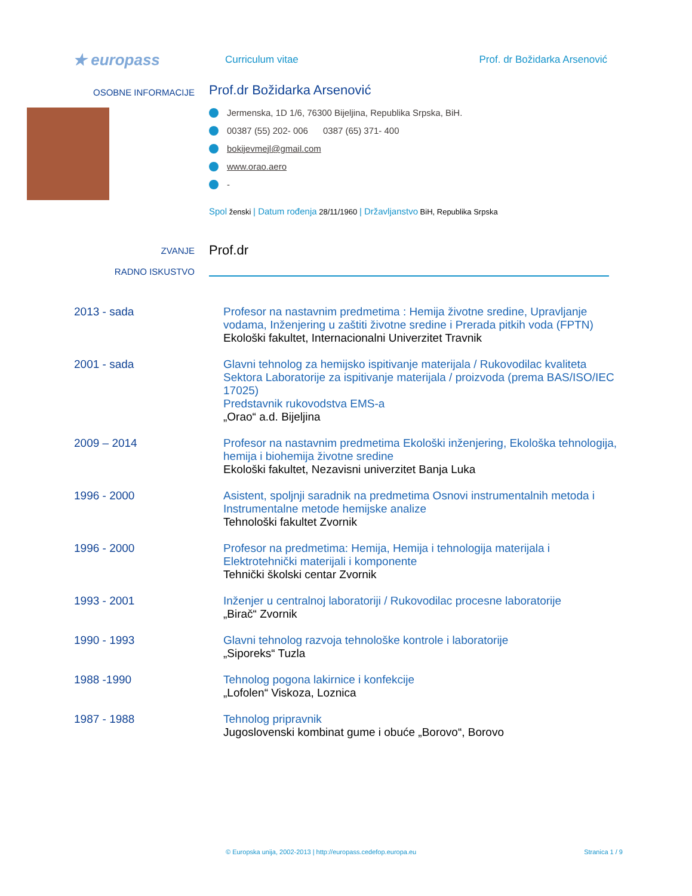★ europass
Curriculum vitae
Prof. dr Božidarka Arsenović
OSOBNE INFORMACIJE
Prof.dr Božidarka Arsenović
Jermenska, 1D 1/6, 76300 Bijeljina, Republika Srpska, BiH.
00387 (55) 202- 006 0387 (65) 371- 400
bokijevmejl@gmail.com
www.orao.aero
-
Spol ženski | Datum rođenja 28/11/1960 | Državljanstvo BiH, Republika Srpska
ZVANJE
Prof.dr
RADNO ISKUSTVO
2013 - sada Profesor na nastavnim predmetima : Hemija životne sredine, Upravljanje vodama, Inženjering u zaštiti životne sredine i Prerada pitkih voda (FPTN)
Ekološki fakultet, Internacionalni Univerzitet Travnik
2001 - sada Glavni tehnolog za hemijsko ispitivanje materijala / Rukovodilac kvaliteta Sektora Laboratorije za ispitivanje materijala / proizvoda (prema BAS/ISO/IEC 17025)
Predstavnik rukovodstva EMS-a
„Orao“ a.d. Bijeljina
2009 – 2014 Profesor na nastavnim predmetima Ekološki inženjering, Ekološka tehnologija, hemija i biohemija životne sredine
Ekološki fakultet, Nezavisni univerzitet Banja Luka
1996 - 2000 Asistent, spoljnji saradnik na predmetima Osnovi instrumentalnih metoda i Instrumentalne metode hemijske analize
Tehnološki fakultet Zvornik
1996 - 2000 Profesor na predmetima: Hemija, Hemija i tehnologija materijala i Elektrotehnički materijali i komponente
Tehnički školski centar Zvornik
1993 - 2001 Inženjer u centralnoj laboratoriji / Rukovodilac procesne laboratorije
„Birač“ Zvornik
1990 - 1993 Glavni tehnolog razvoja tehnološke kontrole i laboratorije
„Siporeks“ Tuzla
1988 -1990 Tehnolog pogona lakirnice i konfekcije
„Lofolen“ Viskoza, Loznica
1987 - 1988 Tehnolog pripravnik
Jugoslovenski kombinat gume i obuće „Borovo“, Borovo
© Europska unija, 2002-2013 | http://europass.cedefop.europa.eu Stranica 1 / 9